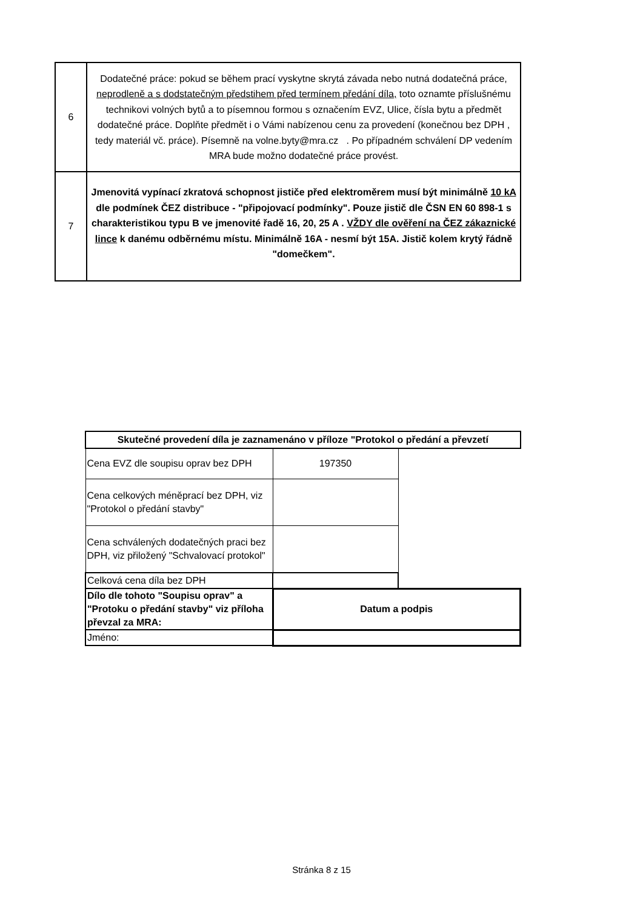| 6 | Dodatečné práce: pokud se během prací vyskytne skrytá závada nebo nutná dodatečná práce, neprodleně a s dodstatečným předstihem před termínem předání díla, toto oznamte příslušnému technikovi volných bytů a to písemnou formou s označením EVZ, Ulice, čísla bytu a předmět dodatečné práce. Doplňte předmět i o Vámi nabízenou cenu za provedení (konečnou bez DPH , tedy materiál vč. práce). Písemně na volne.byty@mra.cz . Po případném schválení DP vedením MRA bude možno dodatečné práce provést. |
| 7 | Jmenovitá vypínací zkratová schopnost jističe před elektroměrem musí být minimálně 10 kA dle podmínek ČEZ distribuce - "připojovací podmínky". Pouze jistič dle ČSN EN 60 898-1 s charakteristikou typu B ve jmenovité řadě 16, 20, 25 A . VŽDY dle ověření na ČEZ zákaznické lince k danému odběrnému místu. Minimálně 16A - nesmí být 15A. Jistič kolem krytý řádně "domečkem". |
| Skutečné provedení díla je zaznamenáno v příloze "Protokol o předání a převzetí | | |
| Cena EVZ dle soupisu oprav bez DPH | 197350 | |
| Cena celkových méněprací bez DPH, viz "Protokol o předání stavby" | | |
| Cena schválených dodatečných praci bez DPH, viz přiložený "Schvalovací protokol" | | |
| Celková cena díla bez DPH | | |
| Dílo dle tohoto "Soupisu oprav" a "Protoku o předání stavby" viz příloha převzal za MRA: | Datum a podpis | |
| Jméno: | | |
Stránka 8 z 15